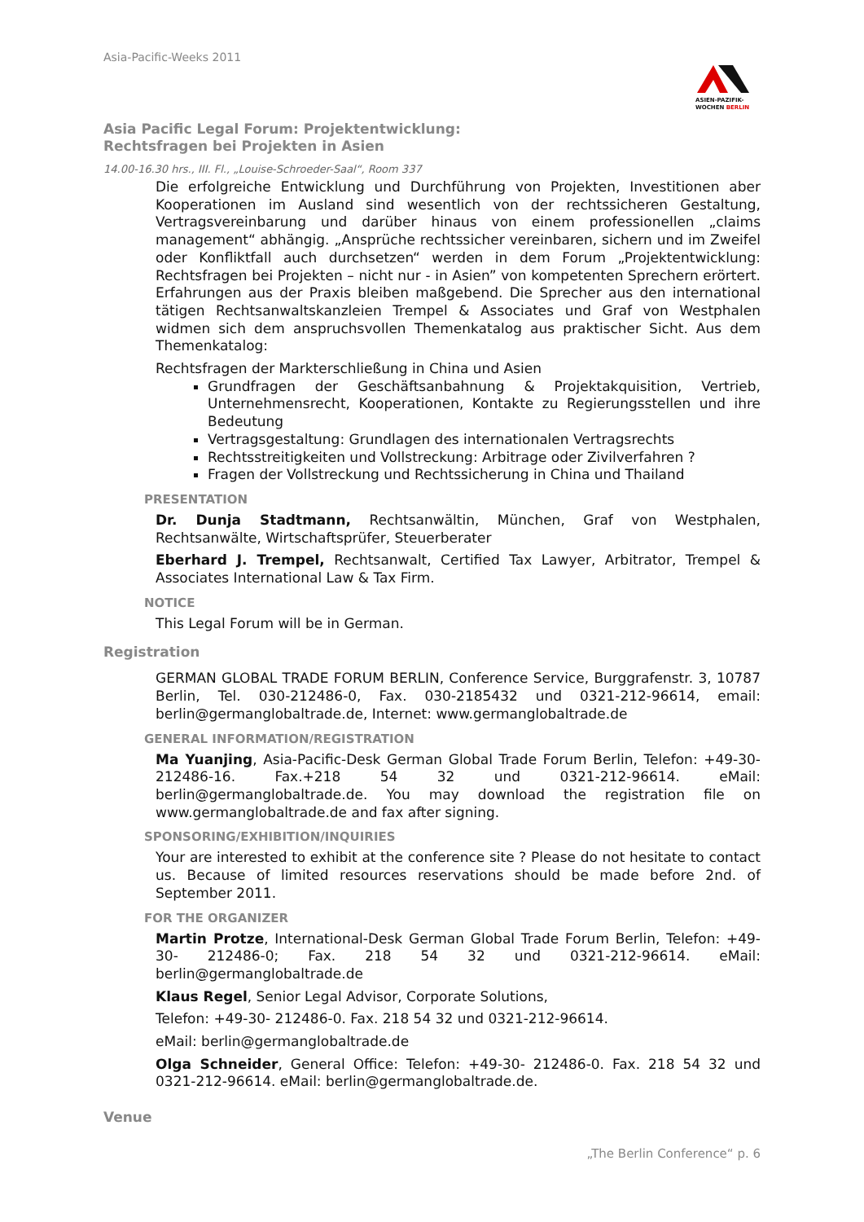Asia-Pacific-Weeks 2011
ASIEN-PAZIFIK-
WOCHEN BERLIN
Asia Pacific Legal Forum: Projektentwicklung: Rechtsfragen bei Projekten in Asien
14.00-16.30 hrs., III. Fl., „Louise-Schroeder-Saal“, Room 337
Die erfolgreiche Entwicklung und Durchführung von Projekten, Investitionen aber Kooperationen im Ausland sind wesentlich von der rechtssicheren Gestaltung, Vertragsvereinbarung und darüber hinaus von einem professionellen „claims management“ abhängig. „Ansprüche rechtssicher vereinbaren, sichern und im Zweifel oder Konfliktfall auch durchsetzen“ werden in dem Forum „Projektentwicklung: Rechtsfragen bei Projekten – nicht nur - in Asien” von kompetenten Sprechern erörtert. Erfahrungen aus der Praxis bleiben maßgebend. Die Sprecher aus den international tätigen Rechtsanwaltskanzleien Trempel & Associates und Graf von Westphalen widmen sich dem anspruchsvollen Themenkatalog aus praktischer Sicht. Aus dem Themenkatalog:
Rechtsfragen der Markterschließung in China und Asien
Grundfragen der Geschäftsanbahnung & Projektakquisition, Vertrieb, Unternehmensrecht, Kooperationen, Kontakte zu Regierungsstellen und ihre Bedeutung
Vertragsgestaltung: Grundlagen des internationalen Vertragsrechts
Rechtsstreitigkeiten und Vollstreckung: Arbitrage oder Zivilverfahren ?
Fragen der Vollstreckung und Rechtssicherung in China und Thailand
PRESENTATION
Dr. Dunja Stadtmann, Rechtsanwältin, München, Graf von Westphalen, Rechtsanwälte, Wirtschaftsprüfer, Steuerberater
Eberhard J. Trempel, Rechtsanwalt, Certified Tax Lawyer, Arbitrator, Trempel & Associates International Law & Tax Firm.
NOTICE
This Legal Forum will be in German.
Registration
GERMAN GLOBAL TRADE FORUM BERLIN, Conference Service, Burggrafenstr. 3, 10787 Berlin, Tel. 030-212486-0, Fax. 030-2185432 und 0321-212-96614, email: berlin@germanglobaltrade.de, Internet: www.germanglobaltrade.de
GENERAL INFORMATION/REGISTRATION
Ma Yuanjing, Asia-Pacific-Desk German Global Trade Forum Berlin, Telefon: +49-30- 212486-16. Fax.+218 54 32 und 0321-212-96614. eMail: berlin@germanglobaltrade.de. You may download the registration file on www.germanglobaltrade.de and fax after signing.
SPONSORING/EXHIBITION/INQUIRIES
Your are interested to exhibit at the conference site ? Please do not hesitate to contact us. Because of limited resources reservations should be made before 2nd. of September 2011.
FOR THE ORGANIZER
Martin Protze, International-Desk German Global Trade Forum Berlin, Telefon: +49-30- 212486-0; Fax. 218 54 32 und 0321-212-96614. eMail: berlin@germanglobaltrade.de
Klaus Regel, Senior Legal Advisor, Corporate Solutions,
Telefon: +49-30- 212486-0. Fax. 218 54 32 und 0321-212-96614.
eMail: berlin@germanglobaltrade.de
Olga Schneider, General Office: Telefon: +49-30- 212486-0. Fax. 218 54 32 und 0321-212-96614. eMail: berlin@germanglobaltrade.de.
Venue
„The Berlin Conference“ p. 6